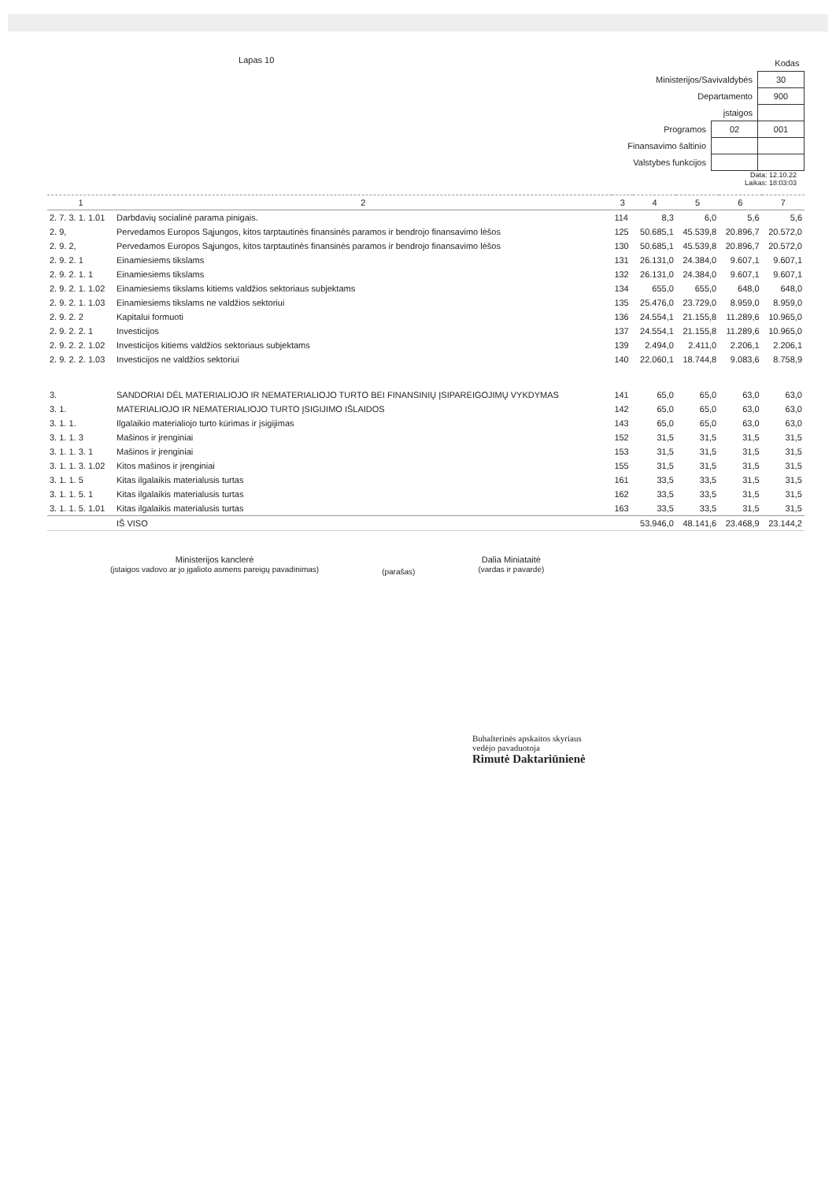| | | Kodas |
| Ministerijos/Savivaldybės | | 30 |
| Departamento | | 900 |
| įstaigos | | |
| Programos | 02 | 001 |
| Finansavimo šaltinio | | |
| Valstybes funkcijos | | |
Lapas 10
Data: 12.10.22
Laikas: 18:03:03
| 1 | 2 | 3 | 4 | 5 | 6 | 7 |
| --- | --- | --- | --- | --- | --- | --- |
| 2. 7. 3. 1. 1.01 | Darbdavių socialinė parama pinigais. | 114 | 8,3 | 6,0 | 5,6 | 5,6 |
| 2. 9, | Pervedamos Europos Sąjungos, kitos tarptautinės finansinės paramos ir bendrojo finansavimo lėšos | 125 | 50.685,1 | 45.539,8 | 20.896,7 | 20.572,0 |
| 2. 9. 2, | Pervedamos Europos Sąjungos, kitos tarptautinės finansinės paramos ir bendrojo finansavimo lėšos | 130 | 50.685,1 | 45.539,8 | 20.896,7 | 20.572,0 |
| 2. 9. 2. 1 | Einamiesiems tikslams | 131 | 26.131,0 | 24.384,0 | 9.607,1 | 9.607,1 |
| 2. 9. 2. 1. 1 | Einamiesiems tikslams | 132 | 26.131,0 | 24.384,0 | 9.607,1 | 9.607,1 |
| 2. 9. 2. 1. 1.02 | Einamiesiems tikslams kitiems valdžios sektoriaus subjektams | 134 | 655,0 | 655,0 | 648,0 | 648,0 |
| 2. 9. 2. 1. 1.03 | Einamiesiems tikslams ne valdžios sektoriui | 135 | 25.476,0 | 23.729,0 | 8.959,0 | 8.959,0 |
| 2. 9. 2. 2 | Kapitalui formuoti | 136 | 24.554,1 | 21.155,8 | 11.289,6 | 10.965,0 |
| 2. 9. 2. 2. 1 | Investicijos | 137 | 24.554,1 | 21.155,8 | 11.289,6 | 10.965,0 |
| 2. 9. 2. 2. 1.02 | Investicijos kitiems valdžios sektoriaus subjektams | 139 | 2.494,0 | 2.411,0 | 2.206,1 | 2.206,1 |
| 2. 9. 2. 2. 1.03 | Investicijos ne valdžios sektoriui | 140 | 22.060,1 | 18.744,8 | 9.083,6 | 8.758,9 |
| 3. | SANDORIAI DĖL MATERIALIOJO IR NEMATERIALIOJO TURTO BEI FINANSINIŲ ĮSIPAREIGOJIMŲ VYKDYMAS | 141 | 65,0 | 65,0 | 63,0 | 63,0 |
| 3. 1. | MATERIALIOJO IR NEMATERIALIOJO TURTO ĮSIGIJIMO IŠLAIDOS | 142 | 65,0 | 65,0 | 63,0 | 63,0 |
| 3. 1. 1. | Ilgalaikio materialiojo turto kūrimas ir įsigijimas | 143 | 65,0 | 65,0 | 63,0 | 63,0 |
| 3. 1. 1. 3 | Mašinos ir įrenginiai | 152 | 31,5 | 31,5 | 31,5 | 31,5 |
| 3. 1. 1. 3. 1 | Mašinos ir įrenginiai | 153 | 31,5 | 31,5 | 31,5 | 31,5 |
| 3. 1. 1. 3. 1.02 | Kitos mašinos ir įrenginiai | 155 | 31,5 | 31,5 | 31,5 | 31,5 |
| 3. 1. 1. 5 | Kitas ilgalaikis materialusis turtas | 161 | 33,5 | 33,5 | 31,5 | 31,5 |
| 3. 1. 1. 5. 1 | Kitas ilgalaikis materialusis turtas | 162 | 33,5 | 33,5 | 31,5 | 31,5 |
| 3. 1. 1. 5. 1.01 | Kitas ilgalaikis materialusis turtas | 163 | 33,5 | 33,5 | 31,5 | 31,5 |
| | IŠ VISO | | 53.946,0 | 48.141,6 | 23.468,9 | 23.144,2 |
Ministerijos kanclerė
(įstaigos vadovo ar jo įgalioto asmens pareigų pavadinimas)
(parašas)
Dalia Miniataitė
(vardas ir pavardė)
Buhalterinės apskaitos skyriaus
vedėjo pavaduotoja
Rimutė Daktariūnienė